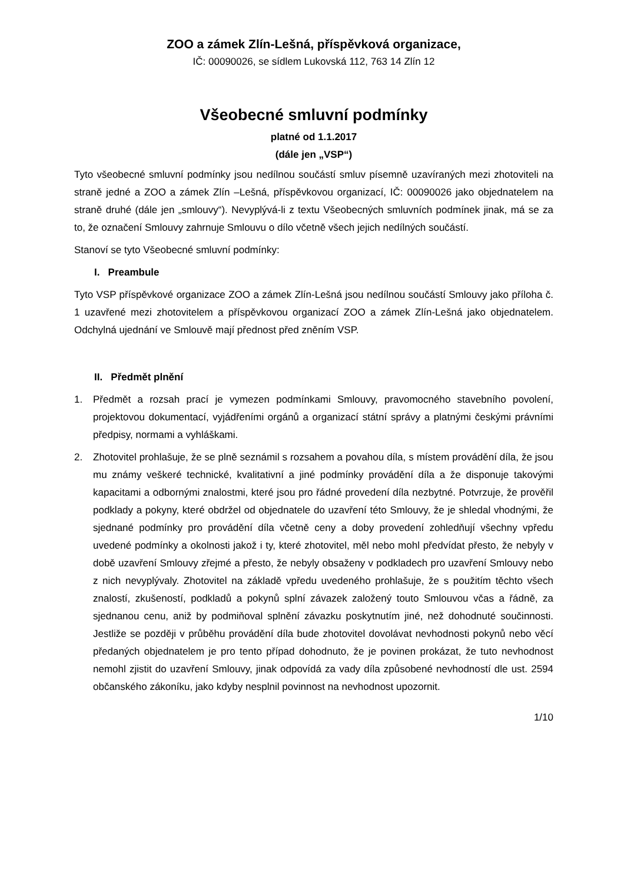ZOO a zámek Zlín-Lešná, příspěvková organizace,
IČ: 00090026, se sídlem Lukovská 112, 763 14 Zlín 12
Všeobecné smluvní podmínky
platné od 1.1.2017
(dále jen „VSP“)
Tyto všeobecné smluvní podmínky jsou nedílnou součástí smluv písemně uzavíraných mezi zhotoviteli na straně jedné a ZOO a zámek Zlín –Lešná, příspěvkovou organizací, IČ: 00090026 jako objednatelem na straně druhé (dále jen „smlouvy“). Nevyplývá-li z textu Všeobecných smluvních podmínek jinak, má se za to, že označení Smlouvy zahrnuje Smlouvu o dílo včetně všech jejich nedílných součástí.
Stanoví se tyto Všeobecné smluvní podmínky:
I. Preambule
Tyto VSP příspěvkové organizace ZOO a zámek Zlín-Lešná jsou nedílnou součástí Smlouvy jako příloha č. 1 uzavřené mezi zhotovitelem a příspěvkovou organizací ZOO a zámek Zlín-Lešná jako objednatelem. Odchylná ujednání ve Smlouvě mají přednost před zněním VSP.
II. Předmět plnění
1. Předmět a rozsah prací je vymezen podmínkami Smlouvy, pravomocného stavebního povolení, projektovou dokumentací, vyjádřeními orgánů a organizací státní správy a platnými českými právními předpisy, normami a vyhláškami.
2. Zhotovitel prohlašuje, že se plně seznámil s rozsahem a povahou díla, s místem provádění díla, že jsou mu známy veškeré technické, kvalitativní a jiné podmínky provádění díla a že disponuje takovými kapacitami a odbornými znalostmi, které jsou pro řádné provedení díla nezbytné. Potvrzuje, že prověřil podklady a pokyny, které obdržel od objednatele do uzavření této Smlouvy, že je shledal vhodnými, že sjednané podmínky pro provádění díla včetně ceny a doby provedení zohledňují všechny vpředu uvedené podmínky a okolnosti jakož i ty, které zhotovitel, měl nebo mohl předvídat přesto, že nebyly v době uzavření Smlouvy zřejmé a přesto, že nebyly obsaženy v podkladech pro uzavření Smlouvy nebo z nich nevyplývaly. Zhotovitel na základě vpředu uvedeného prohlašuje, že s použitím těchto všech znalostí, zkušeností, podkladů a pokynů splní závazek založený touto Smlouvou včas a řádně, za sjednanou cenu, aniž by podmiňoval splnění závazku poskytnutím jiné, než dohodnuté součinnosti. Jestliže se později v průběhu provádění díla bude zhotovitel dovolávat nevhodnosti pokynů nebo věcí předaných objednatelem je pro tento případ dohodnuto, že je povinen prokázat, že tuto nevhodnost nemohl zjistit do uzavření Smlouvy, jinak odpovídá za vady díla způsobené nevhodností dle ust. 2594 občanského zákoníku, jako kdyby nesplnil povinnost na nevhodnost upozornit.
1/10